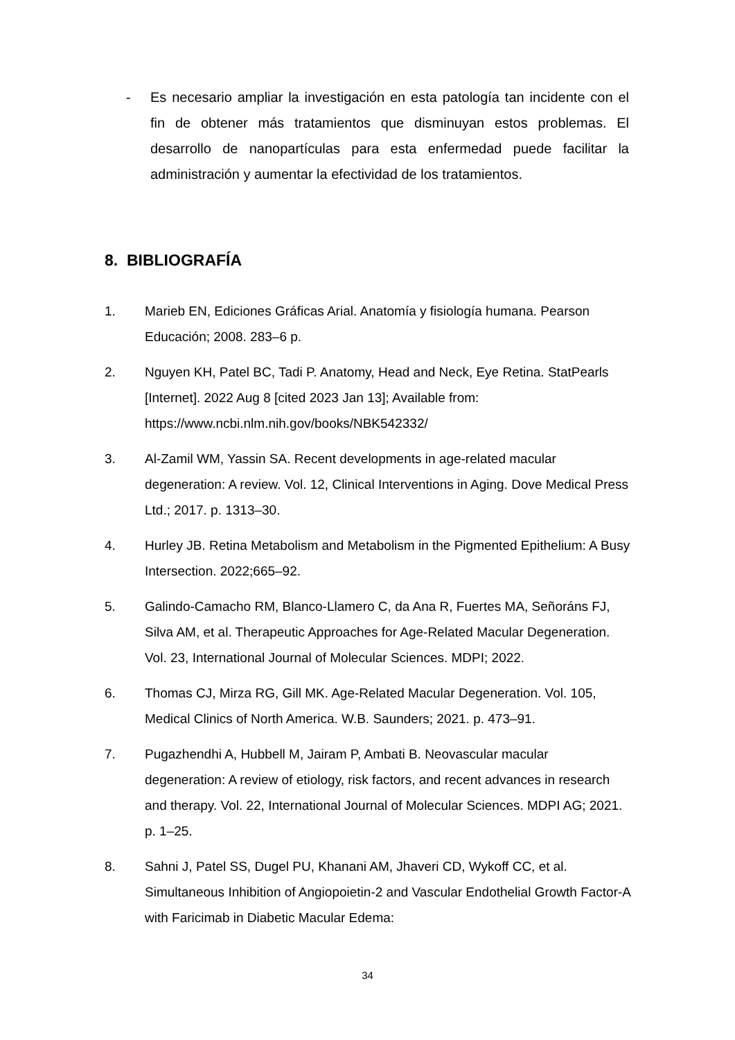- Es necesario ampliar la investigación en esta patología tan incidente con el fin de obtener más tratamientos que disminuyan estos problemas. El desarrollo de nanopartículas para esta enfermedad puede facilitar la administración y aumentar la efectividad de los tratamientos.
8. BIBLIOGRAFÍA
1. Marieb EN, Ediciones Gráficas Arial. Anatomía y fisiología humana. Pearson Educación; 2008. 283–6 p.
2. Nguyen KH, Patel BC, Tadi P. Anatomy, Head and Neck, Eye Retina. StatPearls [Internet]. 2022 Aug 8 [cited 2023 Jan 13]; Available from: https://www.ncbi.nlm.nih.gov/books/NBK542332/
3. Al-Zamil WM, Yassin SA. Recent developments in age-related macular degeneration: A review. Vol. 12, Clinical Interventions in Aging. Dove Medical Press Ltd.; 2017. p. 1313–30.
4. Hurley JB. Retina Metabolism and Metabolism in the Pigmented Epithelium: A Busy Intersection. 2022;665–92.
5. Galindo-Camacho RM, Blanco-Llamero C, da Ana R, Fuertes MA, Señoráns FJ, Silva AM, et al. Therapeutic Approaches for Age-Related Macular Degeneration. Vol. 23, International Journal of Molecular Sciences. MDPI; 2022.
6. Thomas CJ, Mirza RG, Gill MK. Age-Related Macular Degeneration. Vol. 105, Medical Clinics of North America. W.B. Saunders; 2021. p. 473–91.
7. Pugazhendhi A, Hubbell M, Jairam P, Ambati B. Neovascular macular degeneration: A review of etiology, risk factors, and recent advances in research and therapy. Vol. 22, International Journal of Molecular Sciences. MDPI AG; 2021. p. 1–25.
8. Sahni J, Patel SS, Dugel PU, Khanani AM, Jhaveri CD, Wykoff CC, et al. Simultaneous Inhibition of Angiopoietin-2 and Vascular Endothelial Growth Factor-A with Faricimab in Diabetic Macular Edema:
34